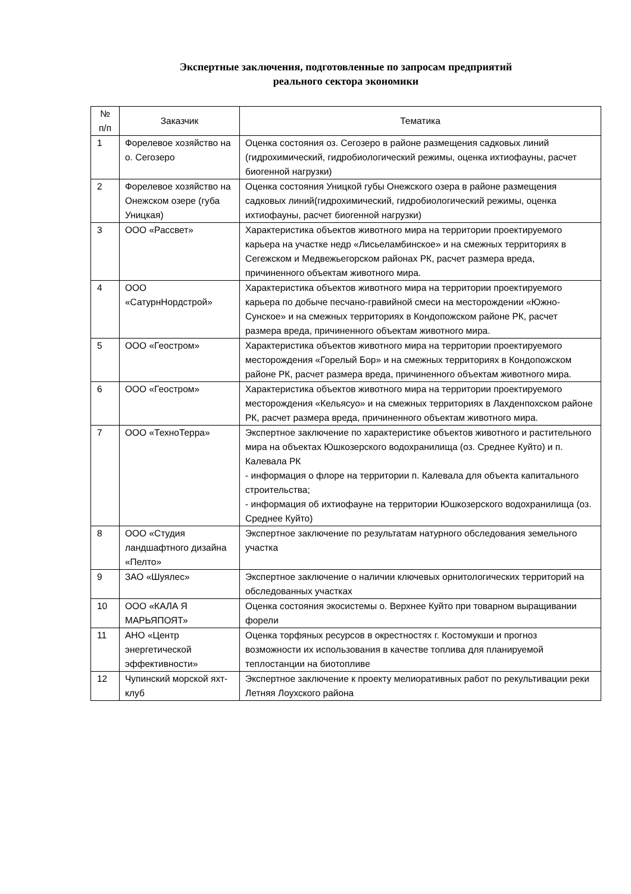Экспертные заключения, подготовленные по запросам предприятий
реального сектора экономики
| № п/п | Заказчик | Тематика |
| --- | --- | --- |
| 1 | Форелевое хозяйство на о. Сегозеро | Оценка состояния оз. Сегозеро в районе размещения садковых линий (гидрохимический, гидробиологический режимы, оценка ихтиофауны, расчет биогенной нагрузки) |
| 2 | Форелевое хозяйство на Онежском озере (губа Уницкая) | Оценка состояния Уницкой губы Онежского озера в районе размещения садковых линий(гидрохимический, гидробиологический режимы, оценка ихтиофауны, расчет биогенной нагрузки) |
| 3 | ООО «Рассвет» | Характеристика объектов животного мира на территории проектируемого карьера на участке недр «Лисьеламбинское» и на смежных территориях в Сегежском и Медвежьегорском районах РК, расчет размера вреда, причиненного объектам животного мира. |
| 4 | ООО «СатурнНордстрой» | Характеристика объектов животного мира на территории проектируемого карьера по добыче песчано-гравийной смеси на месторождении «Южно-Сунское» и на смежных территориях в Кондопожском районе РК, расчет размера вреда, причиненного объектам животного мира. |
| 5 | ООО «Геостром» | Характеристика объектов животного мира на территории проектируемого месторождения «Горелый Бор» и на смежных территориях в Кондопожском районе РК, расчет размера вреда, причиненного объектам животного мира. |
| 6 | ООО «Геостром» | Характеристика объектов животного мира на территории проектируемого месторождения «Кельясуо» и на смежных территориях в Лахденпохском районе РК, расчет размера вреда, причиненного объектам животного мира. |
| 7 | ООО «ТехноТерра» | Экспертное заключение по характеристике объектов животного и растительного мира на объектах Юшкозерского водохранилища (оз. Среднее Куйто) и п. Калевала РК - информация о флоре на территории п. Калевала для объекта капитального строительства; - информация об ихтиофауне на территории Юшкозерского водохранилища (оз. Среднее Куйто) |
| 8 | ООО «Студия ландшафтного дизайна «Пелто» | Экспертное заключение по результатам натурного обследования земельного участка |
| 9 | ЗАО «Шуялес» | Экспертное заключение о наличии ключевых орнитологических территорий на обследованных участках |
| 10 | ООО «КАЛА Я МАРЬЯПОЯТ» | Оценка состояния экосистемы о. Верхнее Куйто при товарном выращивании форели |
| 11 | АНО «Центр энергетической эффективности» | Оценка торфяных ресурсов в окрестностях г. Костомукши и прогноз возможности их использования в качестве топлива для планируемой теплостанции на биотопливе |
| 12 | Чупинский морской яхт-клуб | Экспертное заключение к проекту мелиоративных работ по рекультивации реки Летняя Лоухского района |